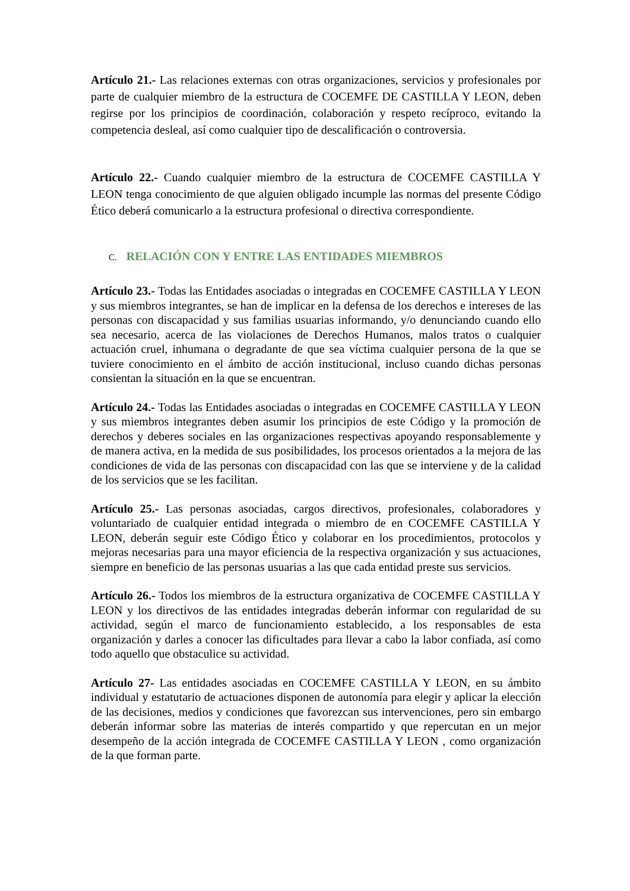Artículo 21.- Las relaciones externas con otras organizaciones, servicios y profesionales por parte de cualquier miembro de la estructura de COCEMFE DE CASTILLA Y LEON, deben regirse por los principios de coordinación, colaboración y respeto recíproco, evitando la competencia desleal, así como cualquier tipo de descalificación o controversia.
Artículo 22.- Cuando cualquier miembro de la estructura de COCEMFE CASTILLA Y LEON tenga conocimiento de que alguien obligado incumple las normas del presente Código Ético deberá comunicarlo a la estructura profesional o directiva correspondiente.
C. RELACIÓN CON Y ENTRE LAS ENTIDADES MIEMBROS
Artículo 23.- Todas las Entidades asociadas o integradas en COCEMFE CASTILLA Y LEON y sus miembros integrantes, se han de implicar en la defensa de los derechos e intereses de las personas con discapacidad y sus familias usuarias informando, y/o denunciando cuando ello sea necesario, acerca de las violaciones de Derechos Humanos, malos tratos o cualquier actuación cruel, inhumana o degradante de que sea víctima cualquier persona de la que se tuviere conocimiento en el ámbito de acción institucional, incluso cuando dichas personas consientan la situación en la que se encuentran.
Artículo 24.- Todas las Entidades asociadas o integradas en COCEMFE CASTILLA Y LEON y sus miembros integrantes deben asumir los principios de este Código y la promoción de derechos y deberes sociales en las organizaciones respectivas apoyando responsablemente y de manera activa, en la medida de sus posibilidades, los procesos orientados a la mejora de las condiciones de vida de las personas con discapacidad con las que se interviene y de la calidad de los servicios que se les facilitan.
Artículo 25.- Las personas asociadas, cargos directivos, profesionales, colaboradores y voluntariado de cualquier entidad integrada o miembro de en COCEMFE CASTILLA Y LEON, deberán seguir este Código Ético y colaborar en los procedimientos, protocolos y mejoras necesarias para una mayor eficiencia de la respectiva organización y sus actuaciones, siempre en beneficio de las personas usuarias a las que cada entidad preste sus servicios.
Artículo 26.- Todos los miembros de la estructura organizativa de COCEMFE CASTILLA Y LEON y los directivos de las entidades integradas deberán informar con regularidad de su actividad, según el marco de funcionamiento establecido, a los responsables de esta organización y darles a conocer las dificultades para llevar a cabo la labor confiada, así como todo aquello que obstaculice su actividad.
Artículo 27- Las entidades asociadas en COCEMFE CASTILLA Y LEON, en su ámbito individual y estatutario de actuaciones disponen de autonomía para elegir y aplicar la elección de las decisiones, medios y condiciones que favorezcan sus intervenciones, pero sin embargo deberán informar sobre las materias de interés compartido y que repercutan en un mejor desempeño de la acción integrada de COCEMFE CASTILLA Y LEON , como organización de la que forman parte.